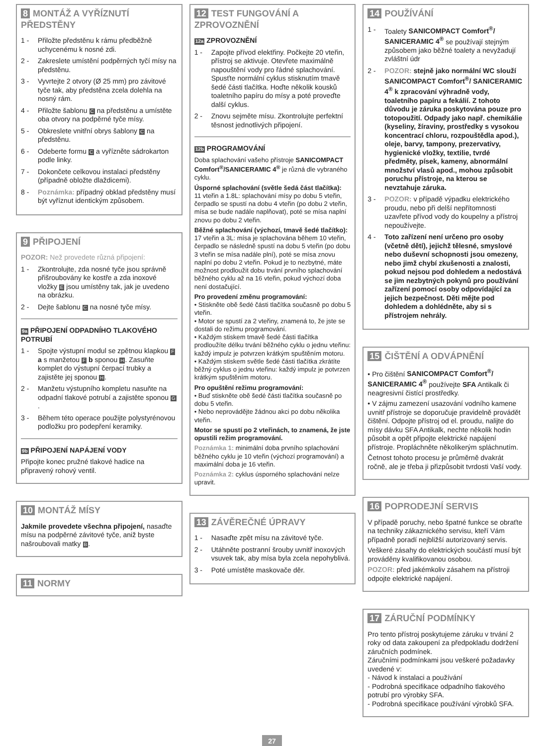8 MONTÁŽ A VYŘÍZNUTÍ PŘEDSTĚNY
1 - Přiložte předstěnu k rámu předběžně uchycenému k nosné zdi.
2 - Zakreslete umístění podpěrných tyčí mísy na předstěnu.
3 - Vyvrtejte 2 otvory (Ø 25 mm) pro závitové tyče tak, aby předstěna zcela dolehla na nosný rám.
4 - Přiložte šablonu C na předstěnu a umístěte oba otvory na podpěrné tyče mísy.
5 - Obkreslete vnitřní obrys šablony C na předstěnu.
6 - Odeberte formu C a vyřízněte sádrokarton podle linky.
7 - Dokončete celkovou instalaci předstěny (případně obložte dlaždicemi).
8 - Poznámka: případný obklad předstěny musí být vyříznut identickým způsobem.
9 PŘIPOJENÍ
POZOR: Než provedete různá připojení:
1 - Zkontrolujte, zda nosné tyče jsou správně přišroubovány ke kostře a zda inoxové vložky E jsou umístěny tak, jak je uvedeno na obrázku.
2 - Dejte šablonu C na nosné tyče mísy.
9a PŘIPOJENÍ ODPADNÍHO TLAKOVÉHO POTRUBÍ
1 - Spojte výstupní modul se zpětnou klapkou F a s manžetou F b sponou H. Zasuňte komplet do výstupní čerpací trubky a zajistěte jej sponou H.
2 - Manžetu výstupního kompletu nasuňte na odpadní tlakové potrubí a zajistěte sponou G.
3 - Během této operace použijte polystyrénovou podložku pro podepření keramiky.
9b PŘIPOJENÍ NAPÁJENÍ VODY
Připojte konec pružné tlakové hadice na připravený rohový ventil.
10 MONTÁŽ MÍSY
Jakmile provedete všechna připojení, nasaďte mísu na podpěrné závitové tyče, aniž byste našroubovali matky B.
11 NORMY
12 TEST FUNGOVÁNÍ A ZPROVOZNĚNÍ
12a ZPROVOZNĚNÍ
1 - Zapojte přívod elektřiny. Počkejte 20 vteřin, přístroj se aktivuje. Otevřete maximálně napouštění vody pro řádné splachování. Spusťte normální cyklus stisknutím tmavě šedé části tlačítka. Hoďte několik kousků toaletního papíru do mísy a poté proveďte další cyklus.
2 - Znovu sejměte mísu. Zkontrolujte perfektní těsnost jednotlivých připojení.
12b PROGRAMOVÁNÍ
Doba splachování vašeho přístroje SANICOMPACT Comfort<sup>®</sup>/SANICERAMIC 4<sup>®</sup> je různá dle vybraného cyklu.
Úsporné splachování (světle šedá část tlačítka):
11 vteřin a 1.8L: splachování mísy po dobu 5 vteřin, čerpadlo se spustí na dobu 4 vteřin (po dobu 2 vteřin, mísa se bude nadále naplňovat), poté se mísa naplní znovu po dobu 2 vteřin.
Běžné splachování (výchozí, tmavě šedé tlačítko):
17 vteřin a 3L: mísa je splachována během 10 vteřin, čerpadlo se následně spustí na dobu 5 vteřin (po dobu 3 vteřin se mísa nadále plní), poté se mísa znovu naplní po dobu 2 vteřin. Pokud je to nezbytné, máte možnost prodloužit dobu trvání prvního splachování běžného cyklu až na 16 vteřin, pokud výchozí doba není dostačující.
Pro provedení změnu programování:
• Stiskněte obě šedé části tlačítka současně po dobu 5 vteřin.
• Motor se spustí za 2 vteřiny, znamená to, že jste se dostali do režimu programování.
• Každým stiskem tmavě šedé části tlačítka prodloužíte délku trvání běžného cyklu o jednu vteřinu: každý impulz je potvrzen krátkým spuštěním motoru.
• Každým stiskem světle šedé části tlačítka zkrátíte běžný cyklus o jednu vteřinu: každý impulz je potvrzen krátkým spuštěním motoru.
Pro opuštění režimu programování:
• Buď stiskněte obě šedé části tlačítka současně po dobu 5 vteřin.
• Nebo neprovádějte žádnou akci po dobu několika vteřin.
Motor se spustí po 2 vteřinách, to znamená, že jste opustili režim programování.
Poznámka 1: minimální doba prvního splachování běžného cyklu je 10 vteřin (výchozí programování) a maximální doba je 16 vteřin.
Poznámka 2: cyklus úsporného splachování nelze upravit.
13 ZÁVĚREČNÉ ÚPRAVY
1 - Nasaďte zpět mísu na závitové tyče.
2 - Utáhněte postranní šrouby uvnitř inoxových vsuvek tak, aby mísa byla zcela nepohyblivá.
3 - Poté umístěte maskovače děr.
14 POUŽÍVÁNÍ
1 - Toalety SANICOMPACT Comfort<sup>®</sup>/ SANICERAMIC 4<sup>®</sup> se používají stejným způsobem jako běžné toalety a nevyžadují zvláštní údr
2 - POZOR: stejně jako normální WC slouží SANICOMPACT Comfort<sup>®</sup>/ SANICERAMIC 4<sup>®</sup> k zpracování výhradně vody, toaletního papíru a fekálií. Z tohoto důvodu je záruka poskytována pouze pro totopoužití. Odpady jako např. chemikálie (kyseliny, žíraviny, prostředky s vysokou koncentrací chloru, rozpouštědla apod.), oleje, barvy, tampony, prezervativy, hygienické vložky, textilie, tvrdé předměty, písek, kameny, abnormální množství vlasů apod., mohou způsobit poruchu přístroje, na kterou se nevztahuje záruka.
3 - POZOR: v případě výpadku elektrického proudu, nebo při delší nepřítomnosti uzavřete přívod vody do koupelny a přístroj nepoužívejte.
4 - Toto zařízení není určeno pro osoby (včetně dětí), jejichž tělesné, smyslové nebo duševní schopnosti jsou omezeny, nebo jimž chybí zkušenosti a znalosti, pokud nejsou pod dohledem a nedostává se jim nezbytných pokynů pro používání zařízení pomocí osoby odpovídající za jejich bezpečnost. Děti mějte pod dohledem a dohlédněte, aby si s přístrojem nehrály.
15 ČIŠTĚNÍ A ODVÁPNĚNÍ
• Pro čištění SANICOMPACT Comfort<sup>®</sup>/ SANICERAMIC 4<sup>®</sup> používejte SFA Antikalk či neagresivní čistící prostředky.
• V zájmu zamezení usazování vodního kamene uvnitř přístroje se doporučuje pravidelně provádět čištění. Odpojte přístroj od el. proudu, nalijte do mísy dávku SFA Antikalk, nechte několik hodin působit a opět připojte elektrické napájení přístroje. Propláchněte několikerým spláchnutím.
Četnost tohoto procesu je průměrně dvakrát ročně, ale je třeba ji přizpůsobit tvrdosti Vaší vody.
16 POPRODEJNÍ SERVIS
V případě poruchy, nebo špatné funkce se obraťte na techniky zákaznického servisu, kteří Vám případně poradí nejbližší autorizovaný servis.
Veškeré zásahy do elektrických součástí musí být prováděny kvalifikovanou osobou.
POZOR: před jakémkoliv zásahem na přístroji odpojte elektrické napájení.
17 ZÁRUČNÍ PODMÍNKY
Pro tento přístroj poskytujeme záruku v trvání 2 roky od data zakoupení za předpokladu dodržení záručních podmínek.
Záručními podmínkami jsou veškeré požadavky uvedené v:
- Návod k instalaci a používání
- Podrobná specifikace odpadního tlakového potrubí pro výrobky SFA.
- Podrobná specifikace používání výrobků SFA.
27